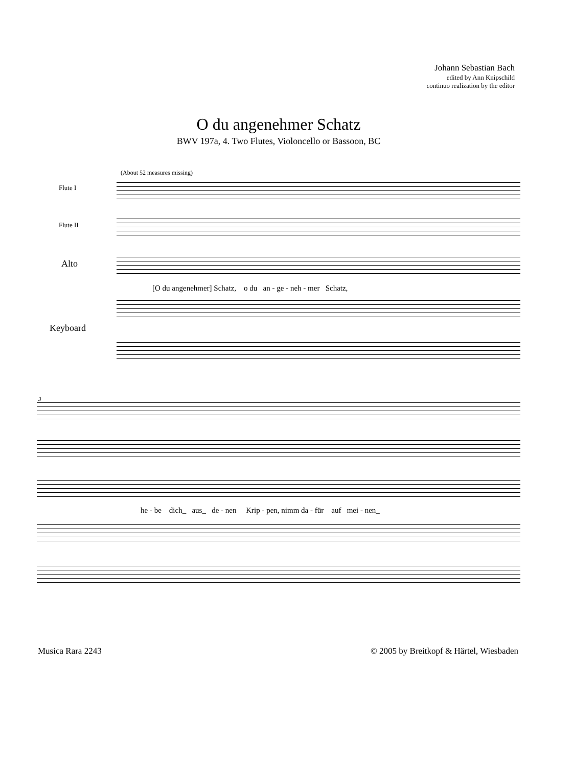Johann Sebastian Bach
edited by Ann Knipschild
continuo realization by the editor
O du angenehmer Schatz
BWV 197a, 4. Two Flutes, Violoncello or Bassoon, BC
(About 52 measures missing)
Flute I
Flute II
Alto
[O du angenehmer] Schatz, o du an - ge - neh - mer Schatz,
Keyboard
3
he - be dich_ aus_ de - nen Krip - pen, nimm da - für auf mei - nen_
Musica Rara 2243
© 2005 by Breitkopf & Härtel, Wiesbaden